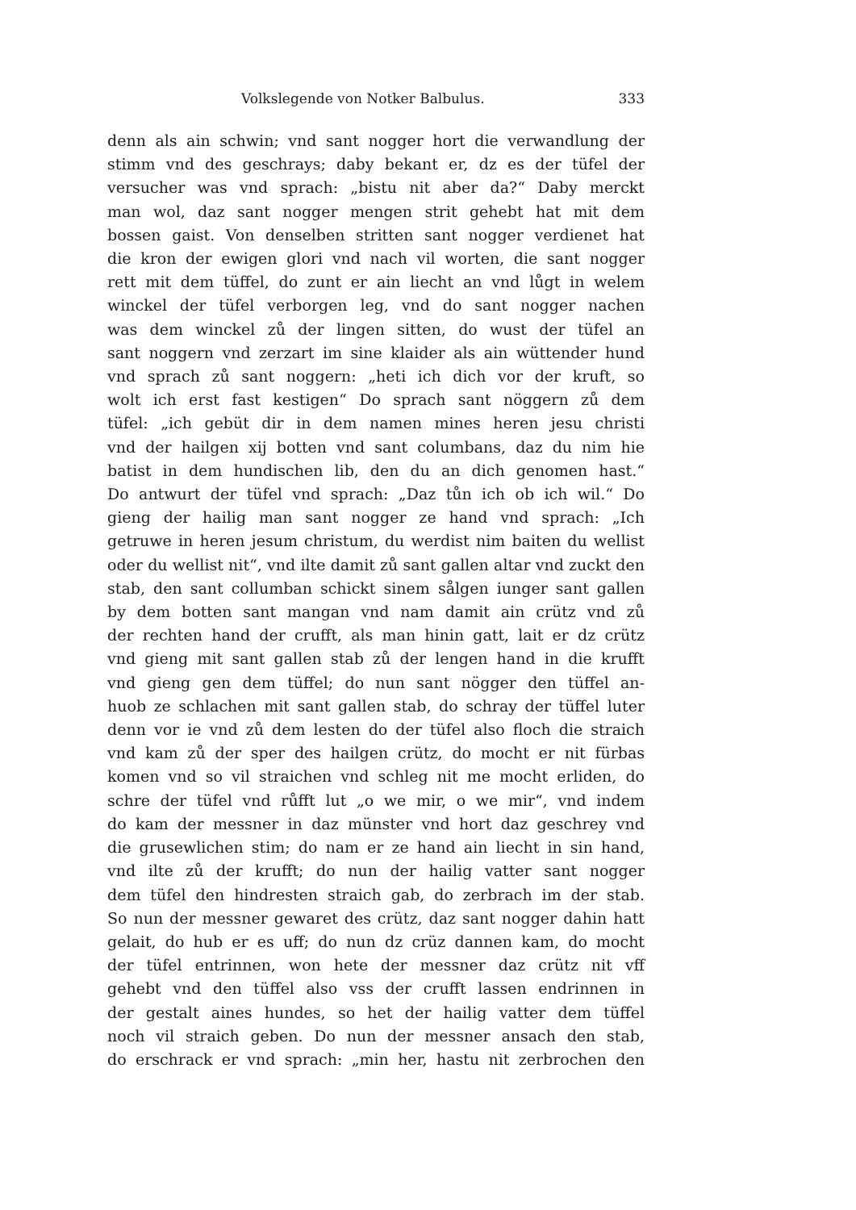Volkslegende von Notker Balbulus.
333
denn als ain schwin; vnd sant nogger hort die verwandlung der
stimm vnd des geschrays; daby bekant er, dz es der tüfel der
versucher was vnd sprach: „bistu nit aber da?“ Daby merckt
man wol, daz sant nogger mengen strit gehebt hat mit dem
bossen gaist. Von denselben stritten sant nogger verdienet hat
die kron der ewigen glori vnd nach vil worten, die sant nogger
rett mit dem tüffel, do zunt er ain liecht an vnd lůgt in welem
winckel der tüfel verborgen leg, vnd do sant nogger nachen
was dem winckel zů der lingen sitten, do wust der tüfel an
sant noggern vnd zerzart im sine klaider als ain wüttender hund
vnd sprach zů sant noggern: „heti ich dich vor der kruft, so
wolt ich erst fast kestigen“ Do sprach sant nöggern zů dem
tüfel: „ich gebüt dir in dem namen mines heren jesu christi
vnd der hailgen xij botten vnd sant columbans, daz du nim hie
batist in dem hundischen lib, den du an dich genomen hast.“
Do antwurt der tüfel vnd sprach: „Daz tůn ich ob ich wil.“ Do
gieng der hailig man sant nogger ze hand vnd sprach: „Ich
getruwe in heren jesum christum, du werdist nim baiten du wellist
oder du wellist nit“, vnd ilte damit zů sant gallen altar vnd zuckt den
stab, den sant collumban schickt sinem sålgen iunger sant gallen
by dem botten sant mangan vnd nam damit ain crütz vnd zů
der rechten hand der crufft, als man hinin gatt, lait er dz crütz
vnd gieng mit sant gallen stab zů der lengen hand in die krufft
vnd gieng gen dem tüffel; do nun sant nögger den tüffel an-
huob ze schlachen mit sant gallen stab, do schray der tüffel luter
denn vor ie vnd zů dem lesten do der tüfel also floch die straich
vnd kam zů der sper des hailgen crütz, do mocht er nit fürbas
komen vnd so vil straichen vnd schleg nit me mocht erliden, do
schre der tüfel vnd růfft lut „o we mir, o we mir“, vnd indem
do kam der messner in daz münster vnd hort daz geschrey vnd
die grusewlichen stim; do nam er ze hand ain liecht in sin hand,
vnd ilte zů der krufft; do nun der hailig vatter sant nogger
dem tüfel den hindresten straich gab, do zerbrach im der stab.
So nun der messner gewaret des crütz, daz sant nogger dahin hatt
gelait, do hub er es uff; do nun dz crüz dannen kam, do mocht
der tüfel entrinnen, won hete der messner daz crütz nit vff
gehebt vnd den tüffel also vss der crufft lassen endrinnen in
der gestalt aines hundes, so het der hailig vatter dem tüffel
noch vil straich geben. Do nun der messner ansach den stab,
do erschrack er vnd sprach: „min her, hastu nit zerbrochen den